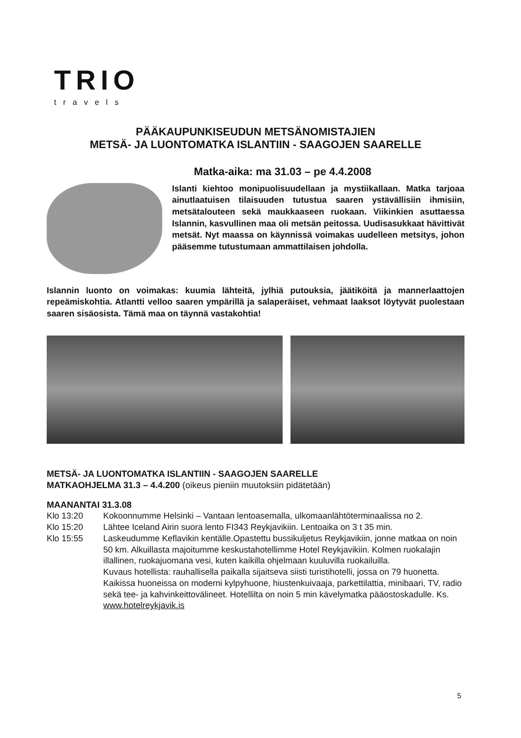TRIO
travels
PÄÄKAUPUNKISEUDUN METSÄNOMISTAJIEN
METSÄ- JA LUONTOMATKA ISLANTIIN - SAAGOJEN SAARELLE
Matka-aika: ma 31.03 – pe 4.4.2008
Islanti kiehtoo monipuolisuudellaan ja mystiikallaan. Matka tarjoaa ainutlaatuisen tilaisuuden tutustua saaren ystävällisiin ihmisiin, metsätalouteen sekä maukkaaseen ruokaan. Viikinkien asuttaessa Islannin, kasvullinen maa oli metsän peitossa. Uudisasukkaat hävittivät metsät. Nyt maassa on käynnissä voimakas uudelleen metsitys, johon pääsemme tutustumaan ammattilaisen johdolla.
Islannin luonto on voimakas: kuumia lähteitä, jylhiä putouksia, jäätiköitä ja mannerlaattojen repeämiskohtia. Atlantti velloo saaren ympärillä ja salaperäiset, vehmaat laaksot löytyvät puolestaan saaren sisäosista. Tämä maa on täynnä vastakohtia!
METSÄ- JA LUONTOMATKA ISLANTIIN - SAAGOJEN SAARELLE
MATKAOHJELMA 31.3 – 4.4.200 (oikeus pieniin muutoksiin pidätetään)
MAANANTAI 31.3.08
Klo 13:20 Kokoonnumme Helsinki – Vantaan lentoasemalla, ulkomaanlähtöterminaalissa no 2.
Klo 15:20 Lähtee Iceland Airin suora lento FI343 Reykjavikiin. Lentoaika on 3 t 35 min.
Klo 15:55 Laskeudumme Keflavikin kentälle.Opastettu bussikuljetus Reykjavikiin, jonne matkaa on noin 50 km. Alkuillasta majoitumme keskustahotellimme Hotel Reykjavikiin. Kolmen ruokalajin illallinen, ruokajuomana vesi, kuten kaikilla ohjelmaan kuuluvilla ruokailuilla.
Kuvaus hotellista: rauhallisella paikalla sijaitseva siisti turistihotelli, jossa on 79 huonetta. Kaikissa huoneissa on moderni kylpyhuone, hiustenkuivaaja, parkettilattia, minibaari, TV, radio sekä tee- ja kahvinkeittovälineet. Hotellilta on noin 5 min kävelymatka pääostoskadulle. Ks. www.hotelreykjavik.is
5